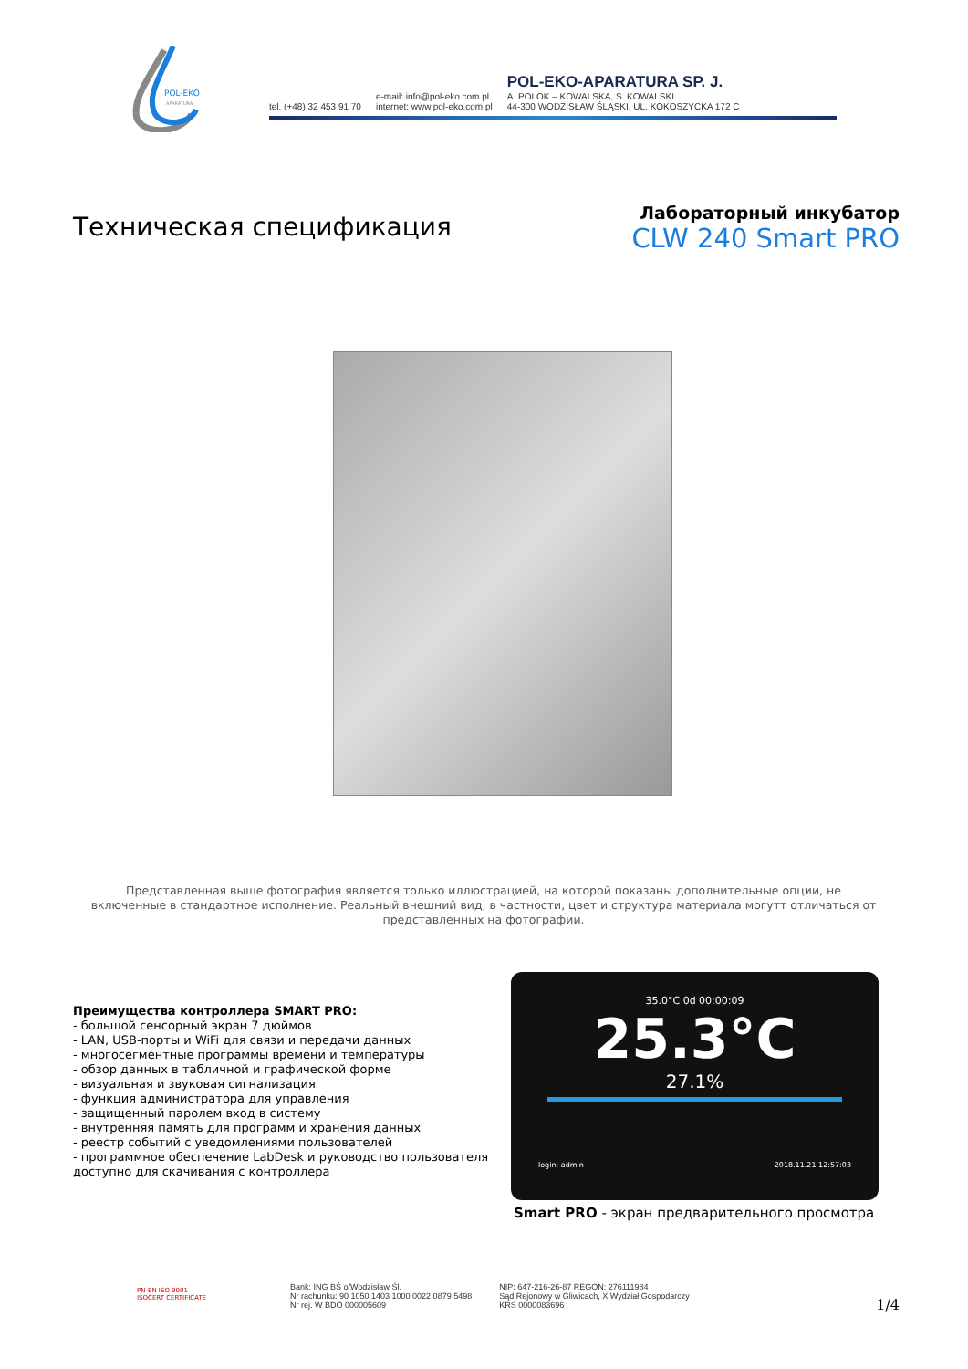POL-EKO
APARATURA
tel. (+48) 32 453 91 70
e-mail: info@pol-eko.com.pl
internet: www.pol-eko.com.pl
POL-EKO-APARATURA SP. J.
A. POLOK – KOWALSKA, S. KOWALSKI
44-300 WODZISŁAW ŚLĄSKI, UL. KOKOSZYCKA 172 C
Техническая спецификация
Лабораторный инкубатор
CLW 240 Smart PRO
Представленная выше фотография является только иллюстрацией, на которой показаны дополнительные опции, не включенные в стандартное исполнение. Реальный внешний вид, в частности, цвет и структура материала могутт отличаться от представленных на фотографии.
Преимущества контроллера SMART PRO:
- большой сенсорный экран 7 дюймов
- LAN, USB-порты и WiFi для связи и передачи данных
- многосегментные программы времени и температуры
- обзор данных в табличной и графической форме
- визуальная и звуковая сигнализация
- функция администратора для управления
- защищенный паролем вход в систему
- внутренняя память для программ и хранения данных
- реестр событий с уведомлениями пользователей
- программное обеспечение LabDesk и руководство пользователя
доступно для скачивания с контроллера
35.0°C 0d 00:00:09
25.3°C
27.1%
login: admin 2018.11.21 12:57:03
Smart PRO - экран предварительного просмотра
PN-EN ISO 9001
ISOCERT CERTIFICATE
Bank: ING BŚ o/Wodzisław Śl.
Nr rachunku: 90 1050 1403 1000 0022 0879 5498
Nr rej. W BDO 000005609
NIP: 647-216-26-87 REGON: 276111984
Sąd Rejonowy w Gliwicach, X Wydział Gospodarczy
KRS 0000083696
1/4